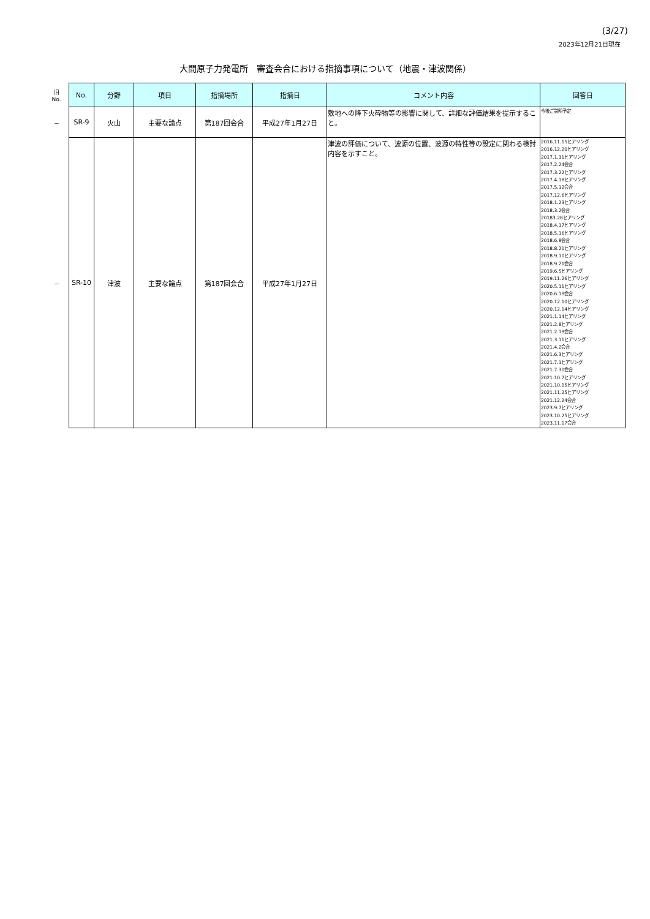(3/27)
2023年12月21日現在
大間原子力発電所　審査会合における指摘事項について（地震・津波関係）
| 旧 No. | No. | 分野 | 項目 | 指摘場所 | 指摘日 | コメント内容 | 回答日 |
| --- | --- | --- | --- | --- | --- | --- | --- |
| － | SR-9 | 火山 | 主要な論点 | 第187回会合 | 平成27年1月27日 | 敷地への降下火砕物等の影響に関して、詳細な評価結果を提示すること。 | 今後ご説明予定 |
| － | SR-10 | 津波 | 主要な論点 | 第187回会合 | 平成27年1月27日 | 津波の評価について、波源の位置、波源の特性等の設定に関わる検討内容を示すこと。 | 2016.11.15ヒアリング 2016.12.20ヒアリング 2017.1.31ヒアリング 2017.2.24会合 2017.3.22ヒアリング 2017.4.18ヒアリング 2017.5.12会合 2017.12.6ヒアリング 2018.1.23ヒアリング 2018.3.2会合 20183.28ヒアリング 2018.4.17ヒアリング 2018.5.16ヒアリング 2018.6.8会合 2018.8.20ヒアリング 2018.9.10ヒアリング 2018.9.21会合 2019.6.5ヒアリング 2019.11.26ヒアリング 2020.5.11ヒアリング 2020.6.19会合 2020.12.10ヒアリング 2020.12.14ヒアリング 2021.1.14ヒアリング 2021.2.8ヒアリング 2021.2.19会合 2021.3.11ヒアリング 2021.4.2会合 2021.6.3ヒアリング 2021.7.1ヒアリング 2021.7.30会合 2021.10.7ヒアリング 2021.10.15ヒアリング 2021.11.25ヒアリング 2021.12.24会合 2023.9.7ヒアリング 2023.10.25ヒアリング 2023.11.17会合 |